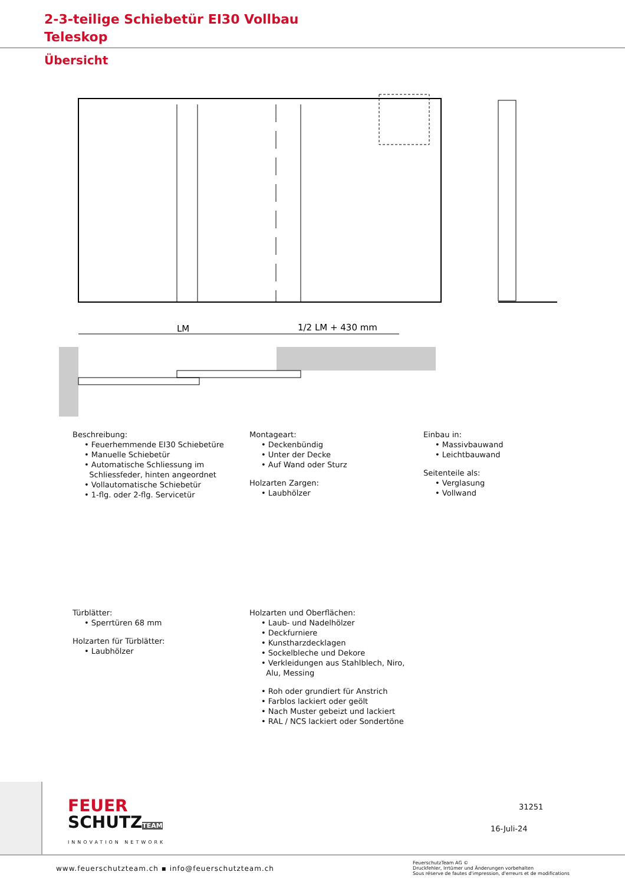2-3-teilige Schiebetür EI30 Vollbau
Teleskop
Übersicht
LM
1/2 LM + 430 mm
Beschreibung:
• Feuerhemmende EI30 Schiebetüre
• Manuelle Schiebetür
• Automatische Schliessung im
Schliessfeder, hinten angeordnet
• Vollautomatische Schiebetür
• 1-flg. oder 2-flg. Servicetür
Montageart:
• Deckenbündig
• Unter der Decke
• Auf Wand oder Sturz
Holzarten Zargen:
• Laubhölzer
Einbau in:
• Massivbauwand
• Leichtbauwand
Seitenteile als:
• Verglasung
• Vollwand
Türblätter:
• Sperrtüren 68 mm
Holzarten für Türblätter:
• Laubhölzer
Holzarten und Oberflächen:
• Laub- und Nadelhölzer
• Deckfurniere
• Kunstharzdecklagen
• Sockelbleche und Dekore
• Verkleidungen aus Stahlblech, Niro,
Alu, Messing
• Roh oder grundiert für Anstrich
• Farblos lackiert oder geölt
• Nach Muster gebeizt und lackiert
• RAL / NCS lackiert oder Sondertöne
FEUER
SCHUTZTEAM
INNOVATION NETWORK
31251
16-Juli-24
www.feuerschutzteam.ch ▪ info@feuerschutzteam.ch
FeuerschutzTeam AG ©
Druckfehler, Irrtümer und Änderungen vorbehalten
Sous réserve de fautes d'impression, d'erreurs et de modifications